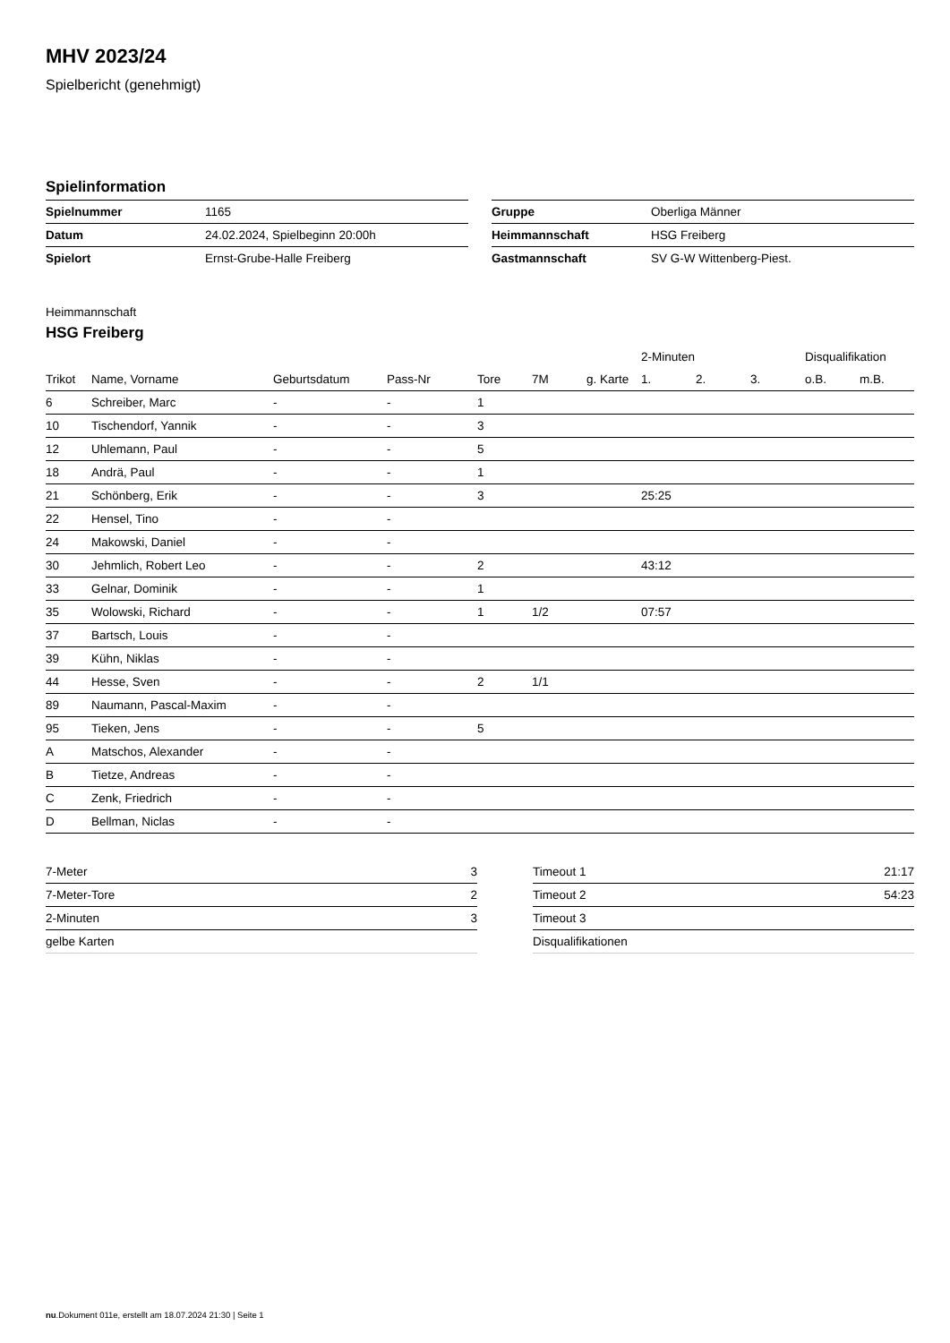MHV 2023/24
Spielbericht (genehmigt)
Spielinformation
| Spielnummer | 1165 |
| Datum | 24.02.2024, Spielbeginn 20:00h |
| Spielort | Ernst-Grube-Halle Freiberg |
| Gruppe | Oberliga Männer |
| Heimmannschaft | HSG Freiberg |
| Gastmannschaft | SV G-W Wittenberg-Piest. |
Heimmannschaft
HSG Freiberg
| | | | | | | | 2-Minuten | | | Disqualifikation | |
| --- | --- | --- | --- | --- | --- | --- | --- | --- | --- | --- | --- |
| Trikot | Name, Vorname | Geburtsdatum | Pass-Nr | Tore | 7M | g. Karte | 1. | 2. | 3. | o.B. | m.B. |
| 6 | Schreiber, Marc | - | - | 1 | | | | | | | |
| 10 | Tischendorf, Yannik | - | - | 3 | | | | | | | |
| 12 | Uhlemann, Paul | - | - | 5 | | | | | | | |
| 18 | Andrä, Paul | - | - | 1 | | | | | | | |
| 21 | Schönberg, Erik | - | - | 3 | | | 25:25 | | | | |
| 22 | Hensel, Tino | - | - | | | | | | | | |
| 24 | Makowski, Daniel | - | - | | | | | | | | |
| 30 | Jehmlich, Robert Leo | - | - | 2 | | | 43:12 | | | | |
| 33 | Gelnar, Dominik | - | - | 1 | | | | | | | |
| 35 | Wolowski, Richard | - | - | 1 | 1/2 | | 07:57 | | | | |
| 37 | Bartsch, Louis | - | - | | | | | | | | |
| 39 | Kühn, Niklas | - | - | | | | | | | | |
| 44 | Hesse, Sven | - | - | 2 | 1/1 | | | | | | |
| 89 | Naumann, Pascal-Maxim | - | - | | | | | | | | |
| 95 | Tieken, Jens | - | - | 5 | | | | | | | |
| A | Matschos, Alexander | - | - | | | | | | | | |
| B | Tietze, Andreas | - | - | | | | | | | | |
| C | Zenk, Friedrich | - | - | | | | | | | | |
| D | Bellman, Niclas | - | - | | | | | | | | |
| 7-Meter | 3 |
| 7-Meter-Tore | 2 |
| 2-Minuten | 3 |
| gelbe Karten | |
| Timeout 1 | 21:17 |
| Timeout 2 | 54:23 |
| Timeout 3 | |
| Disqualifikationen | |
nu.Dokument 011e, erstellt am 18.07.2024 21:30 | Seite 1